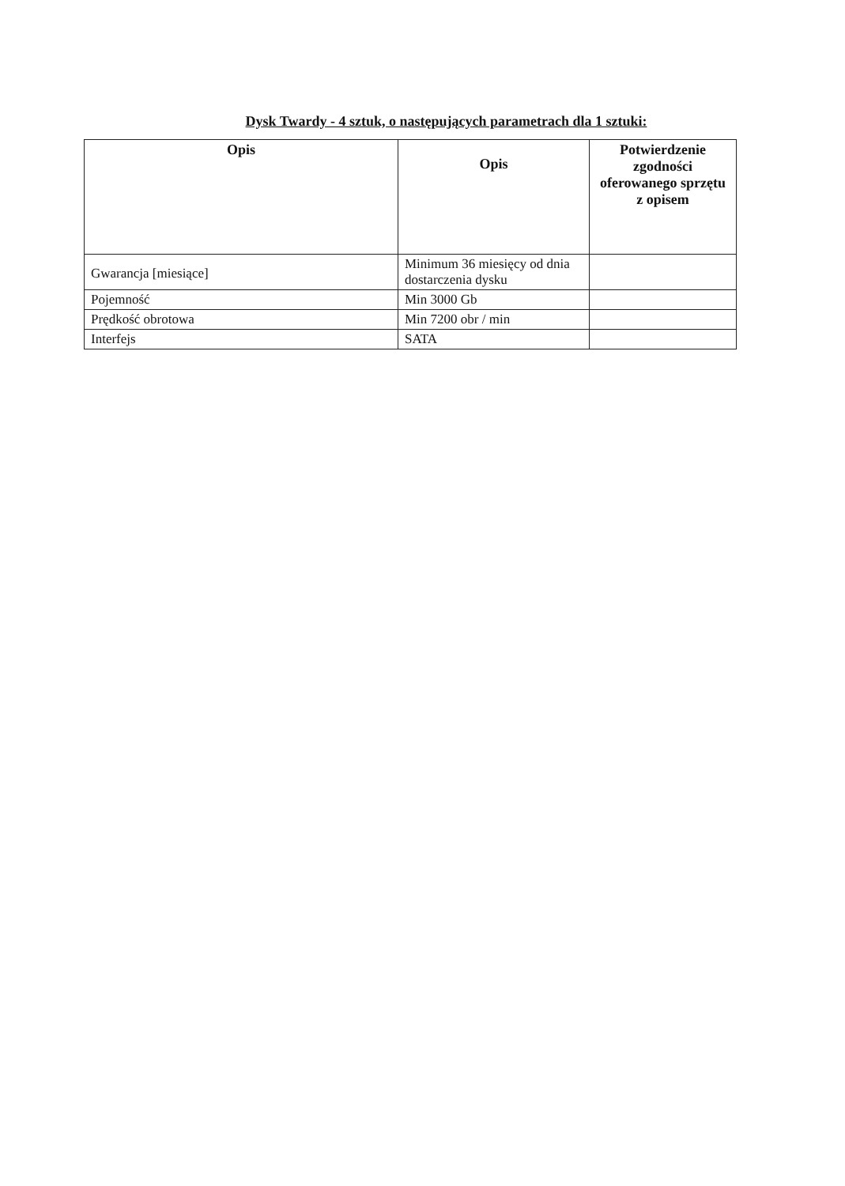Dysk Twardy - 4 sztuk, o następujących parametrach dla 1 sztuki:
| Opis | Opis | Potwierdzenie zgodności oferowanego sprzętu z opisem |
| --- | --- | --- |
| Gwarancja [miesiące] | Minimum 36 miesięcy od dnia dostarczenia dysku | |
| Pojemność | Min 3000 Gb | |
| Prędkość obrotowa | Min 7200 obr / min | |
| Interfejs | SATA | |